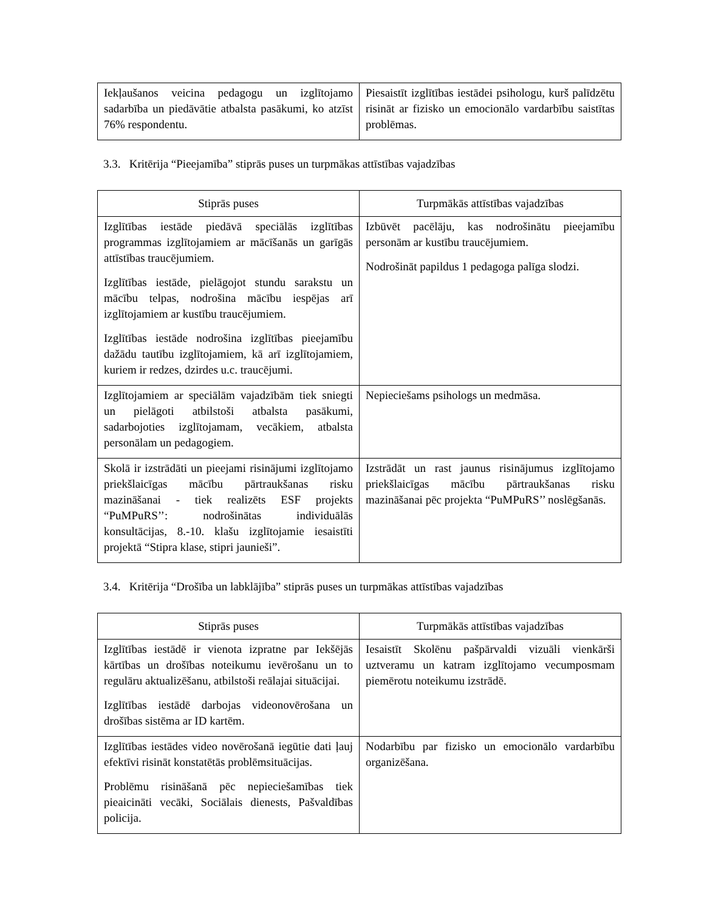| Iekļaušanos veicina pedagogu un izglītojamo sadarbība un piedāvātie atbalsta pasākumi, ko atzīst 76% respondentu. | Piesaistīt izglītības iestādei psihologu, kurš palīdzētu risināt ar fizisko un emocionālo vardarbību saistītas problēmas. |
3.3. Kritērija “Pieejamība” stiprās puses un turpmākas attīstības vajadzības
| Stiprās puses | Turpmākās attīstības vajadzības |
| --- | --- |
| Izglītības iestāde piedāvā speciālās izglītības programmas izglītojamiem ar mācīšanās un garīgās attīstības traucējumiem. Izglītības iestāde, pielāgojot stundu sarakstu un mācību telpas, nodrošina mācību iespējas arī izglītojamiem ar kustību traucējumiem. Izglītības iestāde nodrošina izglītības pieejamību dažādu tautību izglītojamiem, kā arī izglītojamiem, kuriem ir redzes, dzirdes u.c. traucējumi. | Izbūvēt pacēlāju, kas nodrošinātu pieejamību personām ar kustību traucējumiem. Nodrošināt papildus 1 pedagoga palīga slodzi. |
| Izglītojamiem ar speciālām vajadzībām tiek sniegti un pielāgoti atbilstoši atbalsta pasākumi, sadarbojoties izglītojamam, vecākiem, atbalsta personālam un pedagogiem. | Nepieciešams psihologs un medmāsa. |
| Skolā ir izstrādāti un pieejami risinājumi izglītojamo priekšlaicīgas mācību pārtraukšanas risku mazināšanai - tiek realizēts ESF projekts “PuMPuRS’’: nodrošinātas individuālās konsultācijas, 8.-10. klašu izglītojamie iesaistīti projektā “Stipra klase, stipri jaunieši”. | Izstrādāt un rast jaunus risinājumus izglītojamo priekšlaicīgas mācību pārtraukšanas risku mazināšanai pēc projekta “PuMPuRS’’ noslēgšanās. |
3.4. Kritērija “Drošība un labklājība” stiprās puses un turpmākas attīstības vajadzības
| Stiprās puses | Turpmākās attīstības vajadzības |
| --- | --- |
| Izglītības iestādē ir vienota izpratne par Iekšējās kārtības un drošības noteikumu ievērošanu un to regulāru aktualizēšanu, atbilstoši reālajai situācijai. Izglītības iestādē darbojas videonovērošana un drošības sistēma ar ID kartēm. | Iesaistīt Skolēnu pašpārvaldi vizuāli vienkārši uztveramu un katram izglītojamo vecumposmam piemērotu noteikumu izstrādē. |
| Izglītības iestādes video novērošanā iegūtie dati ļauj efektīvi risināt konstatētās problēmsituācijas. Problēmu risināšanā pēc nepieciešamības tiek pieaicināti vecāki, Sociālais dienests, Pašvaldības policija. | Nodarbību par fizisko un emocionālo vardarbību organizēšana. |